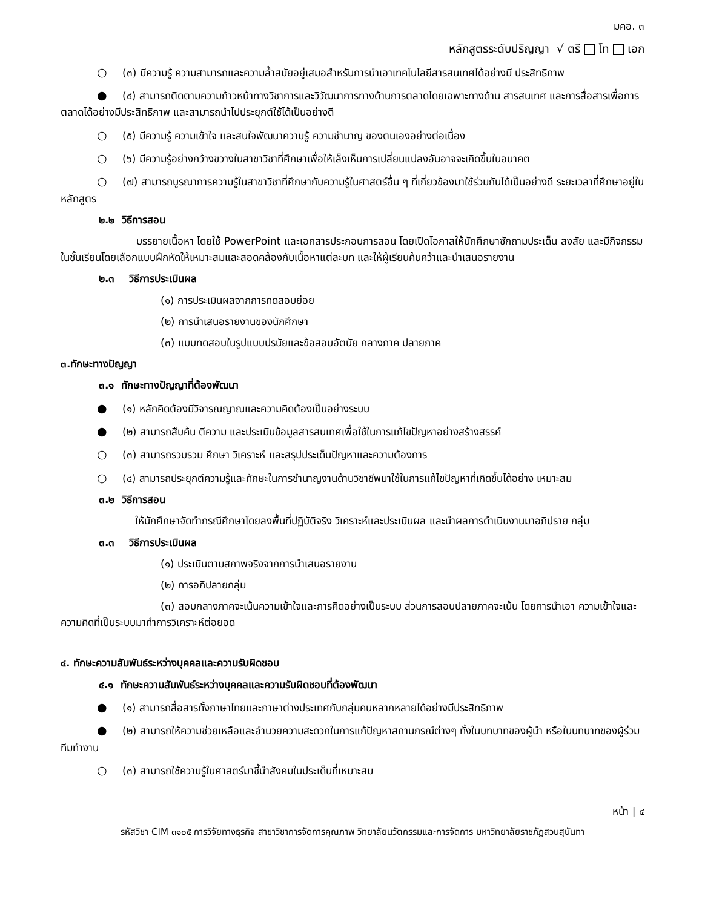มคอ. ๓
หลักสูตรระดับปริญญา √ ตรี โท เอก
○ (๓) มีความรู้ ความสามารถและความล้ำสมัยอยู่เสมอสำหรับการนำเอาเทคโนโลยีสารสนเทศได้อย่างมี ประสิทธิภาพ
● (๔) สามารถติดตามความก้าวหน้าทางวิชาการและวิวัฒนาการทางด้านการตลาดโดยเฉพาะทางด้าน สารสนเทศ และการสื่อสารเพื่อการตลาดได้อย่างมีประสิทธิภาพ และสามารถนำไปประยุกต์ใช้ได้เป็นอย่างดี
○ (๕) มีความรู้ ความเข้าใจ และสนใจพัฒนาความรู้ ความชำนาญ ของตนเองอย่างต่อเนื่อง
○ (๖) มีความรู้อย่างกว้างขวางในสาขาวิชาที่ศึกษาเพื่อให้เล็งเห็นการเปลี่ยนแปลงอันอาจจะเกิดขึ้นในอนาคต
○ (๗) สามารถบูรณาการความรู้ในสาขาวิชาที่ศึกษากับความรู้ในศาสตร์อื่น ๆ ที่เกี่ยวข้องมาใช้ร่วมกันได้เป็นอย่างดี ระยะเวลาที่ศึกษาอยู่ในหลักสูตร
๒.๒ วิธีการสอน
บรรยายเนื้อหา โดยใช้ PowerPoint และเอกสารประกอบการสอน โดยเปิดโอกาสให้นักศึกษาซักถามประเด็น สงสัย และมีกิจกรรมในชั้นเรียนโดยเลือกแบบฝึกหัดให้เหมาะสมและสอดคล้องกับเนื้อหาแต่ละบท และให้ผู้เรียนค้นคว้าและนำเสนอรายงาน
๒.๓ วิธีการประเมินผล
(๑) การประเมินผลจากการทดสอบย่อย
(๒) การนำเสนอรายงานของนักศึกษา
(๓) แบบทดสอบในรูปแบบปรนัยและข้อสอบอัตนัย กลางภาค ปลายภาค
๓.ทักษะทางปัญญา
๓.๑ ทักษะทางปัญญาที่ต้องพัฒนา
● (๑) หลักคิดต้องมีวิจารณญาณและความคิดต้องเป็นอย่างระบบ
● (๒) สามารถสืบค้น ตีความ และประเมินข้อมูลสารสนเทศเพื่อใช้ในการแก้ไขปัญหาอย่างสร้างสรรค์
○ (๓) สามารถรวบรวม ศึกษา วิเคราะห์ และสรุปประเด็นปัญหาและความต้องการ
○ (๔) สามารถประยุกต์ความรู้และทักษะในการชำนาญงานด้านวิชาชีพมาใช้ในการแก้ไขปัญหาที่เกิดขึ้นได้อย่าง เหมาะสม
๓.๒ วิธีการสอน
ให้นักศึกษาจัดทำกรณีศึกษาโดยลงพื้นที่ปฏิบัติจริง วิเคราะห์และประเมินผล และนำผลการดำเนินงานมาอภิปราย กลุ่ม
๓.๓ วิธีการประเมินผล
(๑) ประเมินตามสภาพจริงจากการนำเสนอรายงาน
(๒) การอภิปลายกลุ่ม
(๓) สอบกลางภาคจะเน้นความเข้าใจและการคิดอย่างเป็นระบบ ส่วนการสอบปลายภาคจะเน้น โดยการนำเอา ความเข้าใจและความคิดที่เป็นระบบมาทำการวิเคราะห์ต่อยอด
๔. ทักษะความสัมพันธ์ระหว่างบุคคลและความรับผิดชอบ
๔.๑ ทักษะความสัมพันธ์ระหว่างบุคคลและความรับผิดชอบที่ต้องพัฒนา
● (๑) สามารถสื่อสารทั้งภาษาไทยและภาษาต่างประเทศกับกลุ่มคนหลากหลายได้อย่างมีประสิทธิภาพ
● (๒) สามารถให้ความช่วยเหลือและอำนวยความสะดวกในการแก้ปัญหาสถานกรณ์ต่างๆ ทั้งในบทบาทของผู้นำ หรือในบทบาทของผู้ร่วมทีมทำงาน
○ (๓) สามารถใช้ความรู้ในศาสตร์มาชี้นำสังคมในประเด็นที่เหมาะสม
หน้า | ๔
รหัสวิชา CIM ๓๑๐๕ การวิจัยทางธุรกิจ สาขาวิชาการจัดการคุณภาพ วิทยาลัยนวัตกรรมและการจัดการ มหาวิทยาลัยราชภัฏสวนสุนันทา